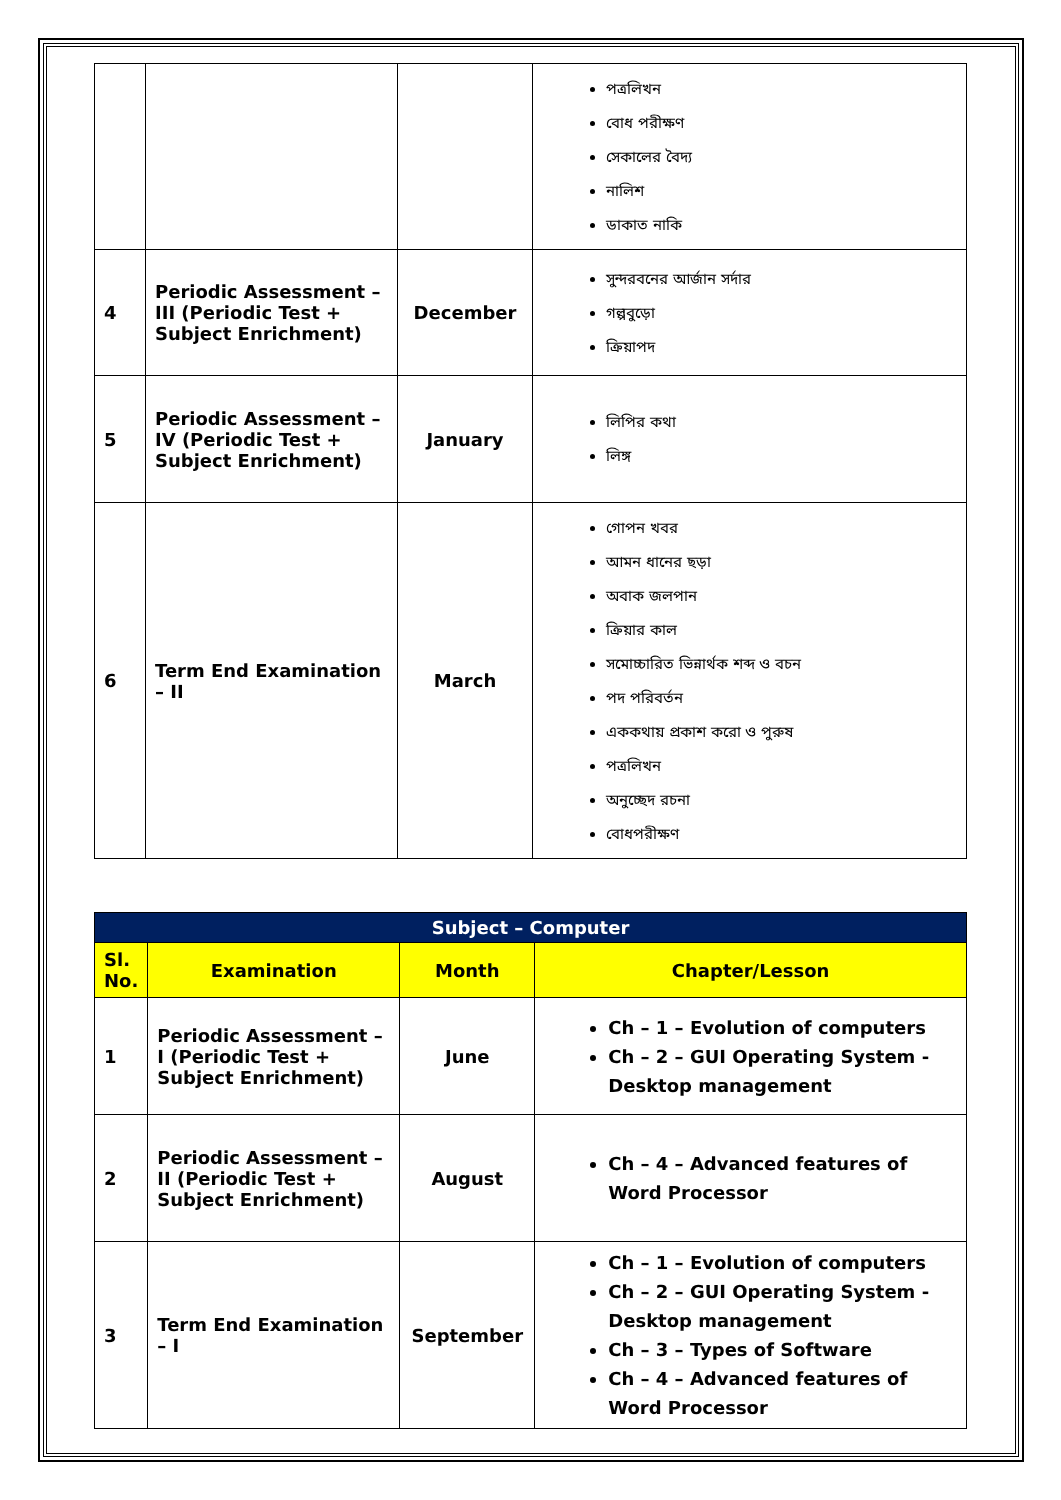| | | | পত্রলিখন বোধ পরীক্ষণ সেকালের বৈদ্য নালিশ ডাকাত নাকি |
| 4 | Periodic Assessment – III (Periodic Test + Subject Enrichment) | December | সুন্দরবনের আর্জান সর্দার গল্পবুড়ো ক্রিয়াপদ |
| 5 | Periodic Assessment – IV (Periodic Test + Subject Enrichment) | January | লিপির কথা লিঙ্গ |
| 6 | Term End Examination – II | March | গোপন খবর আমন ধানের ছড়া অবাক জলপান ক্রিয়ার কাল সমোচ্চারিত ভিন্নার্থক শব্দ ও বচন পদ পরিবর্তন এককথায় প্রকাশ করো ও পুরুষ পত্রলিখন অনুচ্ছেদ রচনা বোধপরীক্ষণ |
| Subject – Computer | | | |
| --- | --- | --- | --- |
| Sl. No. | Examination | Month | Chapter/Lesson |
| 1 | Periodic Assessment – I (Periodic Test + Subject Enrichment) | June | Ch – 1 – Evolution of computers Ch – 2 – GUI Operating System - Desktop management |
| 2 | Periodic Assessment – II (Periodic Test + Subject Enrichment) | August | Ch – 4 – Advanced features of Word Processor |
| 3 | Term End Examination – I | September | Ch – 1 – Evolution of computers Ch – 2 – GUI Operating System - Desktop management Ch – 3 – Types of Software Ch – 4 – Advanced features of Word Processor |